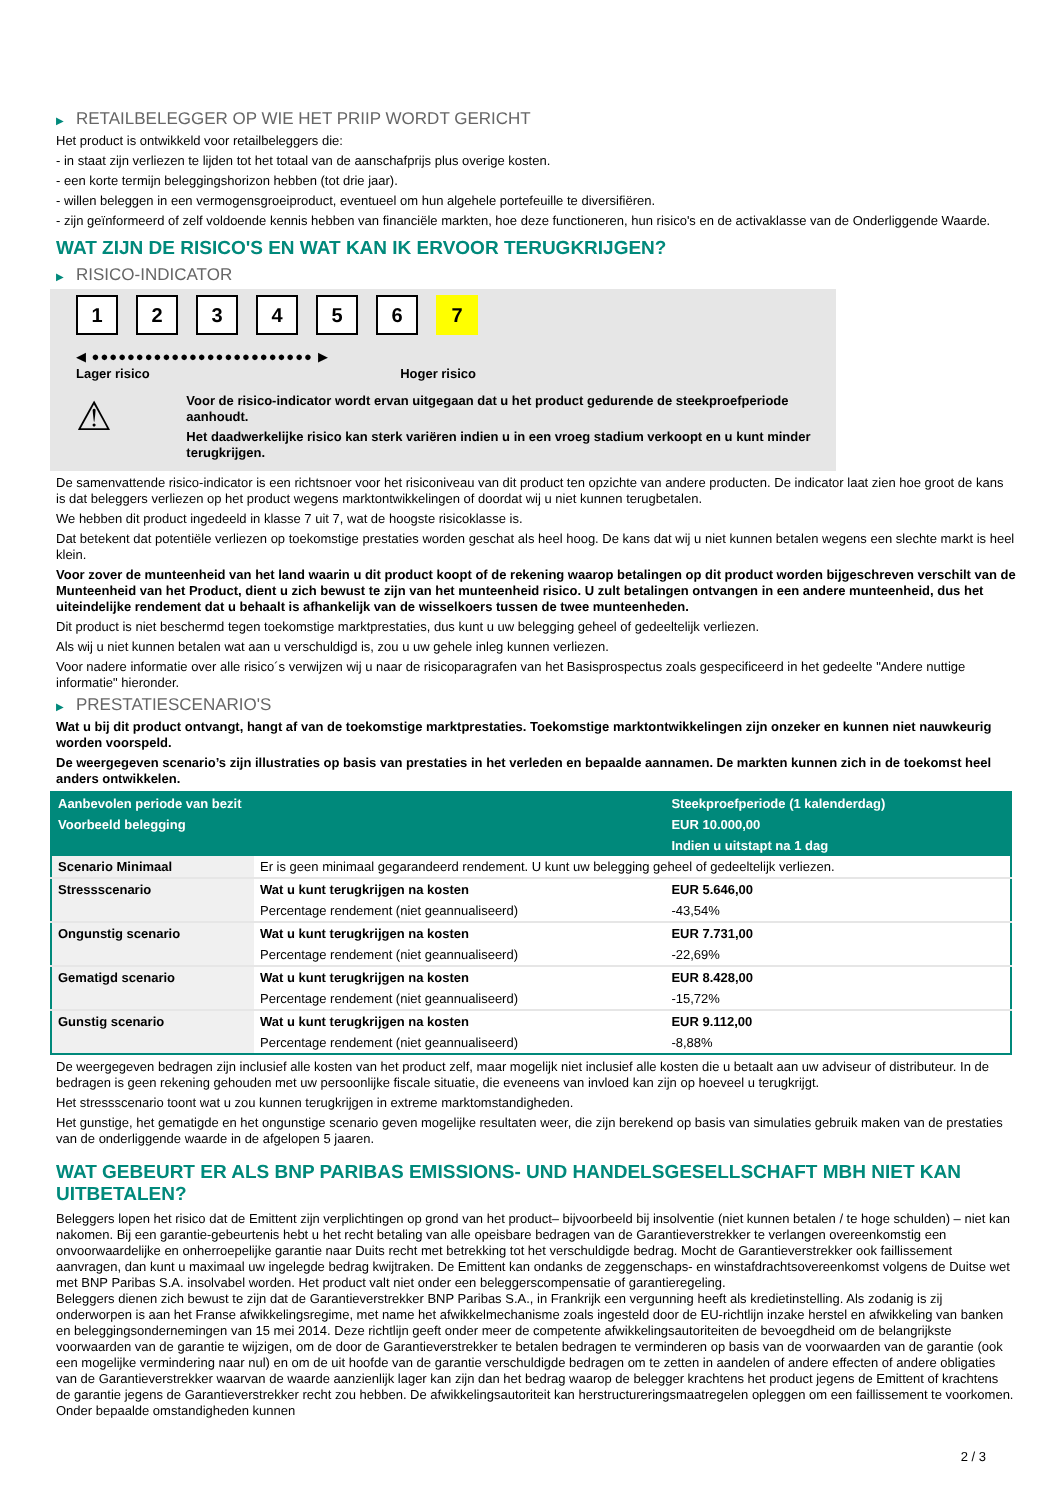▶ RETAILBELEGGER OP WIE HET PRIIP WORDT GERICHT
Het product is ontwikkeld voor retailbeleggers die:
- in staat zijn verliezen te lijden tot het totaal van de aanschafprijs plus overige kosten.
- een korte termijn beleggingshorizon hebben (tot drie jaar).
- willen beleggen in een vermogensgroeiproduct, eventueel om hun algehele portefeuille te diversifiëren.
- zijn geïnformeerd of zelf voldoende kennis hebben van financiële markten, hoe deze functioneren, hun risico's en de activaklasse van de Onderliggende Waarde.
WAT ZIJN DE RISICO'S EN WAT KAN IK ERVOOR TERUGKRIJGEN?
▶ RISICO-INDICATOR
123456 7
◀ ●●●●●●●●●●●●●●●●●●●●●●●●● ▶
Lager risico Hoger risico
⚠
Voor de risico-indicator wordt ervan uitgegaan dat u het product gedurende de steekproefperiode aanhoudt.
Het daadwerkelijke risico kan sterk variëren indien u in een vroeg stadium verkoopt en u kunt minder terugkrijgen.
De samenvattende risico-indicator is een richtsnoer voor het risiconiveau van dit product ten opzichte van andere producten. De indicator laat zien hoe groot de kans is dat beleggers verliezen op het product wegens marktontwikkelingen of doordat wij u niet kunnen terugbetalen.
We hebben dit product ingedeeld in klasse 7 uit 7, wat de hoogste risicoklasse is.
Dat betekent dat potentiële verliezen op toekomstige prestaties worden geschat als heel hoog. De kans dat wij u niet kunnen betalen wegens een slechte markt is heel klein.
Voor zover de munteenheid van het land waarin u dit product koopt of de rekening waarop betalingen op dit product worden bijgeschreven verschilt van de Munteenheid van het Product, dient u zich bewust te zijn van het munteenheid risico. U zult betalingen ontvangen in een andere munteenheid, dus het uiteindelijke rendement dat u behaalt is afhankelijk van de wisselkoers tussen de twee munteenheden.
Dit product is niet beschermd tegen toekomstige marktprestaties, dus kunt u uw belegging geheel of gedeeltelijk verliezen.
Als wij u niet kunnen betalen wat aan u verschuldigd is, zou u uw gehele inleg kunnen verliezen.
Voor nadere informatie over alle risico´s verwijzen wij u naar de risicoparagrafen van het Basisprospectus zoals gespecificeerd in het gedeelte "Andere nuttige informatie" hieronder.
▶ PRESTATIESCENARIO'S
Wat u bij dit product ontvangt, hangt af van de toekomstige marktprestaties. Toekomstige marktontwikkelingen zijn onzeker en kunnen niet nauwkeurig worden voorspeld.
De weergegeven scenario’s zijn illustraties op basis van prestaties in het verleden en bepaalde aannamen. De markten kunnen zich in de toekomst heel anders ontwikkelen.
| Aanbevolen periode van bezit | | Steekproefperiode (1 kalenderdag) |
| Voorbeeld belegging | | EUR 10.000,00 |
| | | Indien u uitstapt na 1 dag |
| Scenario Minimaal | Er is geen minimaal gegarandeerd rendement. U kunt uw belegging geheel of gedeeltelijk verliezen. | |
| Stressscenario | Wat u kunt terugkrijgen na kosten | EUR 5.646,00 |
| | Percentage rendement (niet geannualiseerd) | -43,54% |
| Ongunstig scenario | Wat u kunt terugkrijgen na kosten | EUR 7.731,00 |
| | Percentage rendement (niet geannualiseerd) | -22,69% |
| Gematigd scenario | Wat u kunt terugkrijgen na kosten | EUR 8.428,00 |
| | Percentage rendement (niet geannualiseerd) | -15,72% |
| Gunstig scenario | Wat u kunt terugkrijgen na kosten | EUR 9.112,00 |
| | Percentage rendement (niet geannualiseerd) | -8,88% |
De weergegeven bedragen zijn inclusief alle kosten van het product zelf, maar mogelijk niet inclusief alle kosten die u betaalt aan uw adviseur of distributeur. In de bedragen is geen rekening gehouden met uw persoonlijke fiscale situatie, die eveneens van invloed kan zijn op hoeveel u terugkrijgt.
Het stressscenario toont wat u zou kunnen terugkrijgen in extreme marktomstandigheden.
Het gunstige, het gematigde en het ongunstige scenario geven mogelijke resultaten weer, die zijn berekend op basis van simulaties gebruik maken van de prestaties van de onderliggende waarde in de afgelopen 5 jaaren.
WAT GEBEURT ER ALS BNP PARIBAS EMISSIONS- UND HANDELSGESELLSCHAFT MBH NIET KAN UITBETALEN?
Beleggers lopen het risico dat de Emittent zijn verplichtingen op grond van het product– bijvoorbeeld bij insolventie (niet kunnen betalen / te hoge schulden) – niet kan nakomen. Bij een garantie-gebeurtenis hebt u het recht betaling van alle opeisbare bedragen van de Garantieverstrekker te verlangen overeenkomstig een onvoorwaardelijke en onherroepelijke garantie naar Duits recht met betrekking tot het verschuldigde bedrag. Mocht de Garantieverstrekker ook faillissement aanvragen, dan kunt u maximaal uw ingelegde bedrag kwijtraken. De Emittent kan ondanks de zeggenschaps- en winstafdrachtsovereenkomst volgens de Duitse wet met BNP Paribas S.A. insolvabel worden. Het product valt niet onder een beleggerscompensatie of garantieregeling.
Beleggers dienen zich bewust te zijn dat de Garantieverstrekker BNP Paribas S.A., in Frankrijk een vergunning heeft als kredietinstelling. Als zodanig is zij onderworpen is aan het Franse afwikkelingsregime, met name het afwikkelmechanisme zoals ingesteld door de EU-richtlijn inzake herstel en afwikkeling van banken en beleggingsondernemingen van 15 mei 2014. Deze richtlijn geeft onder meer de competente afwikkelingsautoriteiten de bevoegdheid om de belangrijkste voorwaarden van de garantie te wijzigen, om de door de Garantieverstrekker te betalen bedragen te verminderen op basis van de voorwaarden van de garantie (ook een mogelijke vermindering naar nul) en om de uit hoofde van de garantie verschuldigde bedragen om te zetten in aandelen of andere effecten of andere obligaties van de Garantieverstrekker waarvan de waarde aanzienlijk lager kan zijn dan het bedrag waarop de belegger krachtens het product jegens de Emittent of krachtens de garantie jegens de Garantieverstrekker recht zou hebben. De afwikkelingsautoriteit kan herstructureringsmaatregelen opleggen om een faillissement te voorkomen. Onder bepaalde omstandigheden kunnen
2 / 3